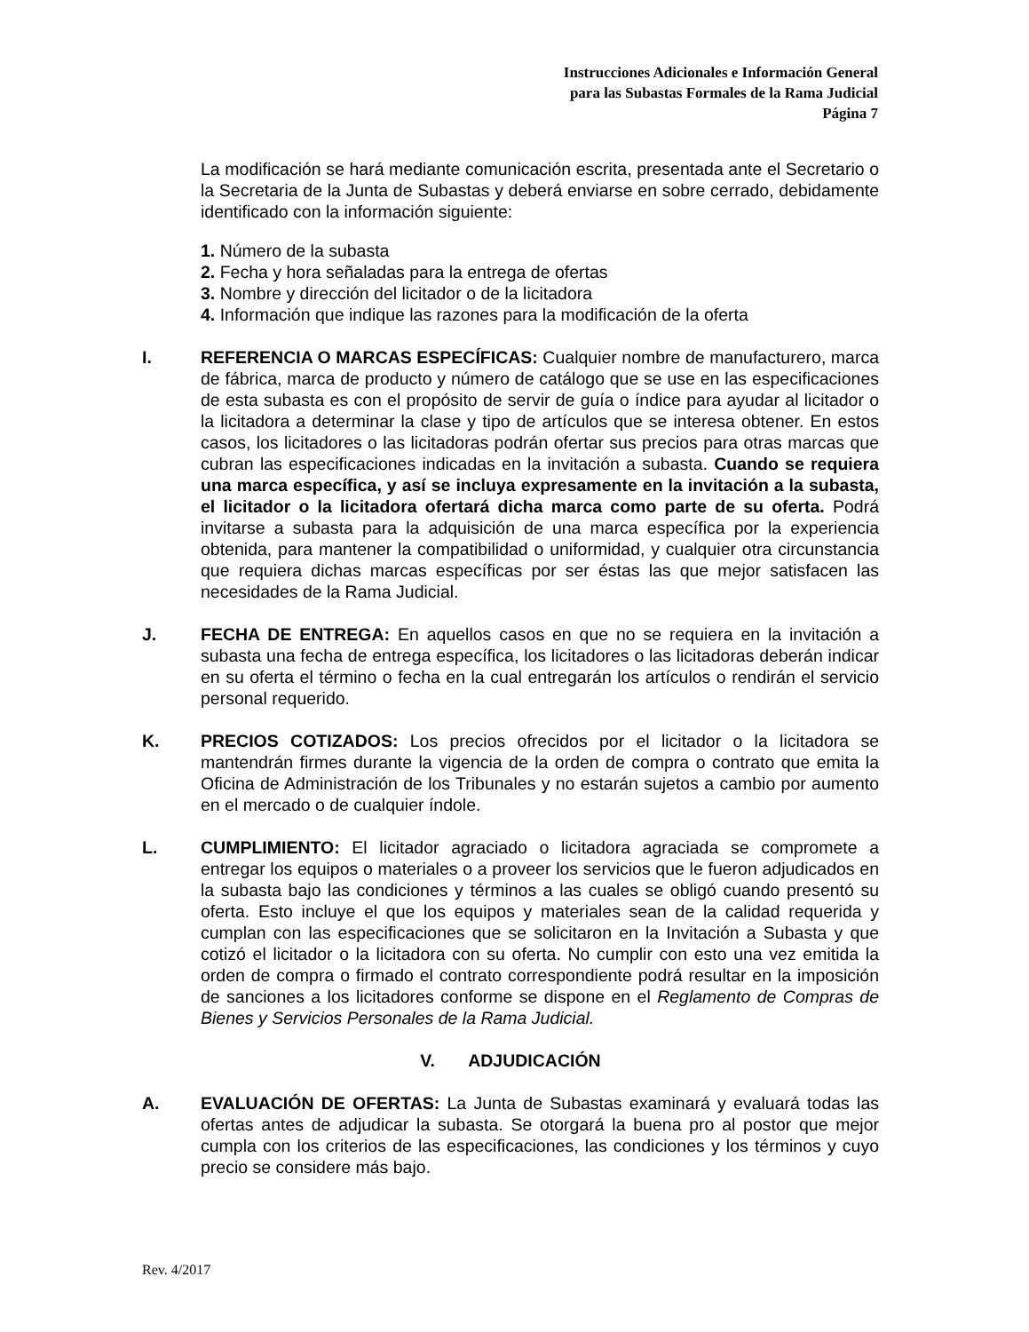Instrucciones Adicionales e Información General
para las Subastas Formales de la Rama Judicial
Página 7
La modificación se hará mediante comunicación escrita, presentada ante el Secretario o la Secretaria de la Junta de Subastas y deberá enviarse en sobre cerrado, debidamente identificado con la información siguiente:
1. Número de la subasta
2. Fecha y hora señaladas para la entrega de ofertas
3. Nombre y dirección del licitador o de la licitadora
4. Información que indique las razones para la modificación de la oferta
I. REFERENCIA O MARCAS ESPECÍFICAS: Cualquier nombre de manufacturero, marca de fábrica, marca de producto y número de catálogo que se use en las especificaciones de esta subasta es con el propósito de servir de guía o índice para ayudar al licitador o la licitadora a determinar la clase y tipo de artículos que se interesa obtener. En estos casos, los licitadores o las licitadoras podrán ofertar sus precios para otras marcas que cubran las especificaciones indicadas en la invitación a subasta. Cuando se requiera una marca específica, y así se incluya expresamente en la invitación a la subasta, el licitador o la licitadora ofertará dicha marca como parte de su oferta. Podrá invitarse a subasta para la adquisición de una marca específica por la experiencia obtenida, para mantener la compatibilidad o uniformidad, y cualquier otra circunstancia que requiera dichas marcas específicas por ser éstas las que mejor satisfacen las necesidades de la Rama Judicial.
J. FECHA DE ENTREGA: En aquellos casos en que no se requiera en la invitación a subasta una fecha de entrega específica, los licitadores o las licitadoras deberán indicar en su oferta el término o fecha en la cual entregarán los artículos o rendirán el servicio personal requerido.
K. PRECIOS COTIZADOS: Los precios ofrecidos por el licitador o la licitadora se mantendrán firmes durante la vigencia de la orden de compra o contrato que emita la Oficina de Administración de los Tribunales y no estarán sujetos a cambio por aumento en el mercado o de cualquier índole.
L. CUMPLIMIENTO: El licitador agraciado o licitadora agraciada se compromete a entregar los equipos o materiales o a proveer los servicios que le fueron adjudicados en la subasta bajo las condiciones y términos a las cuales se obligó cuando presentó su oferta. Esto incluye el que los equipos y materiales sean de la calidad requerida y cumplan con las especificaciones que se solicitaron en la Invitación a Subasta y que cotizó el licitador o la licitadora con su oferta. No cumplir con esto una vez emitida la orden de compra o firmado el contrato correspondiente podrá resultar en la imposición de sanciones a los licitadores conforme se dispone en el Reglamento de Compras de Bienes y Servicios Personales de la Rama Judicial.
V. ADJUDICACIÓN
A. EVALUACIÓN DE OFERTAS: La Junta de Subastas examinará y evaluará todas las ofertas antes de adjudicar la subasta. Se otorgará la buena pro al postor que mejor cumpla con los criterios de las especificaciones, las condiciones y los términos y cuyo precio se considere más bajo.
Rev. 4/2017